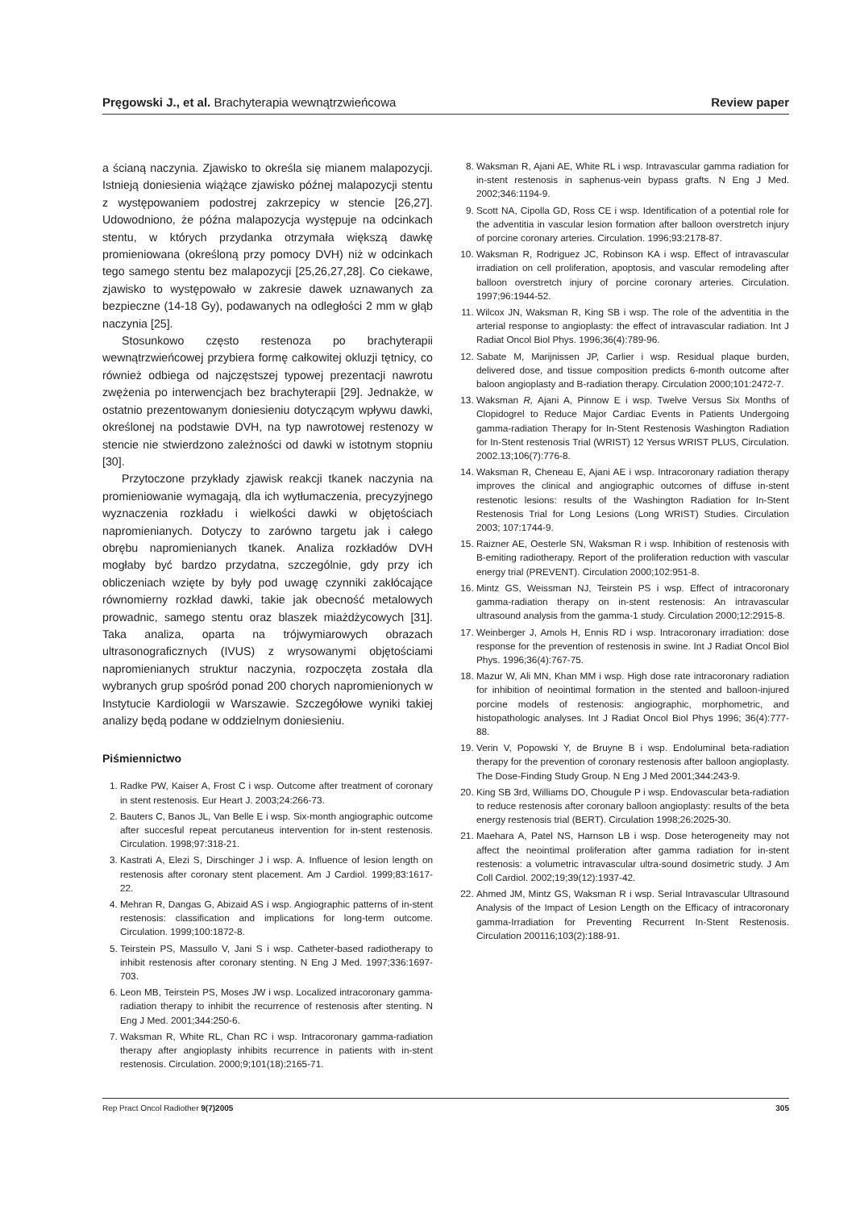Pręgowski J., et al. Brachyterapia wewnątrzwieńcowa Review paper
a ścianą naczynia. Zjawisko to określa się mianem malapozycji. Istnieją doniesienia wiążące zjawisko późnej malapozycji stentu z występowaniem podostrej zakrzepicy w stencie [26,27]. Udowodniono, że późna malapozycja występuje na odcinkach stentu, w których przydanka otrzymała większą dawkę promieniowana (określoną przy pomocy DVH) niż w odcinkach tego samego stentu bez malapozycji [25,26,27,28]. Co ciekawe, zjawisko to występowało w zakresie dawek uznawanych za bezpieczne (14-18 Gy), podawanych na odległości 2 mm w głąb naczynia [25].
Stosunkowo często restenoza po brachyterapii wewnątrzwieńcowej przybiera formę całkowitej okluzji tętnicy, co również odbiega od najczęstszej typowej prezentacji nawrotu zwężenia po interwencjach bez brachyterapii [29]. Jednakże, w ostatnio prezentowanym doniesieniu dotyczącym wpływu dawki, określonej na podstawie DVH, na typ nawrotowej restenozy w stencie nie stwierdzono zależności od dawki w istotnym stopniu [30].
Przytoczone przykłady zjawisk reakcji tkanek naczynia na promieniowanie wymagają, dla ich wytłumaczenia, precyzyjnego wyznaczenia rozkładu i wielkości dawki w objętościach napromienianych. Dotyczy to zarówno targetu jak i całego obrębu napromienianych tkanek. Analiza rozkładów DVH mogłaby być bardzo przydatna, szczególnie, gdy przy ich obliczeniach wzięte by były pod uwagę czynniki zakłócające równomierny rozkład dawki, takie jak obecność metalowych prowadnic, samego stentu oraz blaszek miażdżycowych [31]. Taka analiza, oparta na trójwymiarowych obrazach ultrasonograficznych (IVUS) z wrysowanymi objętościami napromienianych struktur naczynia, rozpoczęta została dla wybranych grup spośród ponad 200 chorych napromienionych w Instytucie Kardiologii w Warszawie. Szczegółowe wyniki takiej analizy będą podane w oddzielnym doniesieniu.
Piśmiennictwo
1. Radke PW, Kaiser A, Frost C i wsp. Outcome after treatment of coronary in stent restenosis. Eur Heart J. 2003;24:266-73.
2. Bauters C, Banos JL, Van Belle E i wsp. Six-month angiographic outcome after succesful repeat percutaneus intervention for in-stent restenosis. Circulation. 1998;97:318-21.
3. Kastrati A, Elezi S, Dirschinger J i wsp. A. Influence of lesion length on restenosis after coronary stent placement. Am J Cardiol. 1999;83:1617-22.
4. Mehran R, Dangas G, Abizaid AS i wsp. Angiographic patterns of in-stent restenosis: classification and implications for long-term outcome. Circulation. 1999;100:1872-8.
5. Teirstein PS, Massullo V, Jani S i wsp. Catheter-based radiotherapy to inhibit restenosis after coronary stenting. N Eng J Med. 1997;336:1697-703.
6. Leon MB, Teirstein PS, Moses JW i wsp. Localized intracoronary gamma-radiation therapy to inhibit the recurrence of restenosis after stenting. N Eng J Med. 2001;344:250-6.
7. Waksman R, White RL, Chan RC i wsp. Intracoronary gamma-radiation therapy after angioplasty inhibits recurrence in patients with in-stent restenosis. Circulation. 2000;9;101(18):2165-71.
8. Waksman R, Ajani AE, White RL i wsp. Intravascular gamma radiation for in-stent restenosis in saphenus-vein bypass grafts. N Eng J Med. 2002;346:1194-9.
9. Scott NA, Cipolla GD, Ross CE i wsp. Identification of a potential role for the adventitia in vascular lesion formation after balloon overstretch injury of porcine coronary arteries. Circulation. 1996;93:2178-87.
10. Waksman R, Rodriguez JC, Robinson KA i wsp. Effect of intravascular irradiation on cell proliferation, apoptosis, and vascular remodeling after balloon overstretch injury of porcine coronary arteries. Circulation. 1997;96:1944-52.
11. Wilcox JN, Waksman R, King SB i wsp. The role of the adventitia in the arterial response to angioplasty: the effect of intravascular radiation. Int J Radiat Oncol Biol Phys. 1996;36(4):789-96.
12. Sabate M, Marijnissen JP, Carlier i wsp. Residual plaque burden, delivered dose, and tissue composition predicts 6-month outcome after baloon angioplasty and B-radiation therapy. Circulation 2000;101:2472-7.
13. Waksman R, Ajani A, Pinnow E i wsp. Twelve Versus Six Months of Clopidogrel to Reduce Major Cardiac Events in Patients Undergoing gamma-radiation Therapy for In-Stent Restenosis Washington Radiation for In-Stent restenosis Trial (WRIST) 12 Yersus WRIST PLUS, Circulation. 2002.13;106(7):776-8.
14. Waksman R, Cheneau E, Ajani AE i wsp. Intracoronary radiation therapy improves the clinical and angiographic outcomes of diffuse in-stent restenotic lesions: results of the Washington Radiation for In-Stent Restenosis Trial for Long Lesions (Long WRIST) Studies. Circulation 2003; 107:1744-9.
15. Raizner AE, Oesterle SN, Waksman R i wsp. Inhibition of restenosis with B-emiting radiotherapy. Report of the proliferation reduction with vascular energy trial (PREVENT). Circulation 2000;102:951-8.
16. Mintz GS, Weissman NJ, Teirstein PS i wsp. Effect of intracoronary gamma-radiation therapy on in-stent restenosis: An intravascular ultrasound analysis from the gamma-1 study. Circulation 2000;12:2915-8.
17. Weinberger J, Amols H, Ennis RD i wsp. Intracoronary irradiation: dose response for the prevention of restenosis in swine. Int J Radiat Oncol Biol Phys. 1996;36(4):767-75.
18. Mazur W, Ali MN, Khan MM i wsp. High dose rate intracoronary radiation for inhibition of neointimal formation in the stented and balloon-injured porcine models of restenosis: angiographic, morphometric, and histopathologic analyses. Int J Radiat Oncol Biol Phys 1996; 36(4):777-88.
19. Verin V, Popowski Y, de Bruyne B i wsp. Endoluminal beta-radiation therapy for the prevention of coronary restenosis after balloon angioplasty. The Dose-Finding Study Group. N Eng J Med 2001;344:243-9.
20. King SB 3rd, Williams DO, Chougule P i wsp. Endovascular beta-radiation to reduce restenosis after coronary balloon angioplasty: results of the beta energy restenosis trial (BERT). Circulation 1998;26:2025-30.
21. Maehara A, Patel NS, Harnson LB i wsp. Dose heterogeneity may not affect the neointimal proliferation after gamma radiation for in-stent restenosis: a volumetric intravascular ultra-sound dosimetric study. J Am Coll Cardiol. 2002;19;39(12):1937-42.
22. Ahmed JM, Mintz GS, Waksman R i wsp. Serial Intravascular Ultrasound Analysis of the Impact of Lesion Length on the Efficacy of intracoronary gamma-Irradiation for Preventing Recurrent In-Stent Restenosis. Circulation 200116;103(2):188-91.
Rep Pract Oncol Radiother 9(7)2005 305